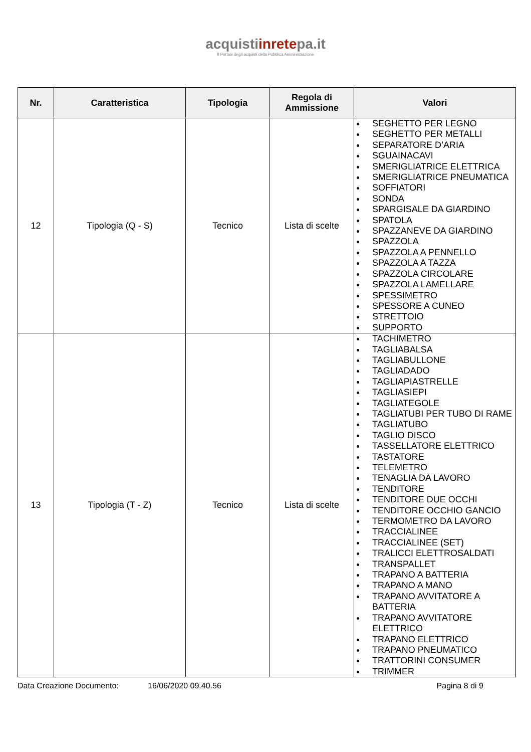acquistiinretepa.it
Il Portale degli acquisti della Pubblica Amministrazione
| Nr. | Caratteristica | Tipologia | Regola di Ammissione | Valori |
| --- | --- | --- | --- | --- |
| 12 | Tipologia (Q - S) | Tecnico | Lista di scelte | SEGHETTO PER LEGNO SEGHETTO PER METALLI SEPARATORE D’ARIA SGUAINACAVI SMERIGLIATRICE ELETTRICA SMERIGLIATRICE PNEUMATICA SOFFIATORI SONDA SPARGISALE DA GIARDINO SPATOLA SPAZZANEVE DA GIARDINO SPAZZOLA SPAZZOLA A PENNELLO SPAZZOLA A TAZZA SPAZZOLA CIRCOLARE SPAZZOLA LAMELLARE SPESSIMETRO SPESSORE A CUNEO STRETTOIO SUPPORTO |
| 13 | Tipologia (T - Z) | Tecnico | Lista di scelte | TACHIMETRO TAGLIABALSA TAGLIABULLONE TAGLIADADO TAGLIAPIASTRELLE TAGLIASIEPI TAGLIATEGOLE TAGLIATUBI PER TUBO DI RAME TAGLIATUBO TAGLIO DISCO TASSELLATORE ELETTRICO TASTATORE TELEMETRO TENAGLIA DA LAVORO TENDITORE TENDITORE DUE OCCHI TENDITORE OCCHIO GANCIO TERMOMETRO DA LAVORO TRACCIALINEE TRACCIALINEE (SET) TRALICCI ELETTROSALDATI TRANSPALLET TRAPANO A BATTERIA TRAPANO A MANO TRAPANO AVVITATORE A BATTERIA TRAPANO AVVITATORE ELETTRICO TRAPANO ELETTRICO TRAPANO PNEUMATICO TRATTORINI CONSUMER TRIMMER |
Data Creazione Documento: 16/06/2020 09.40.56 Pagina 8 di 9